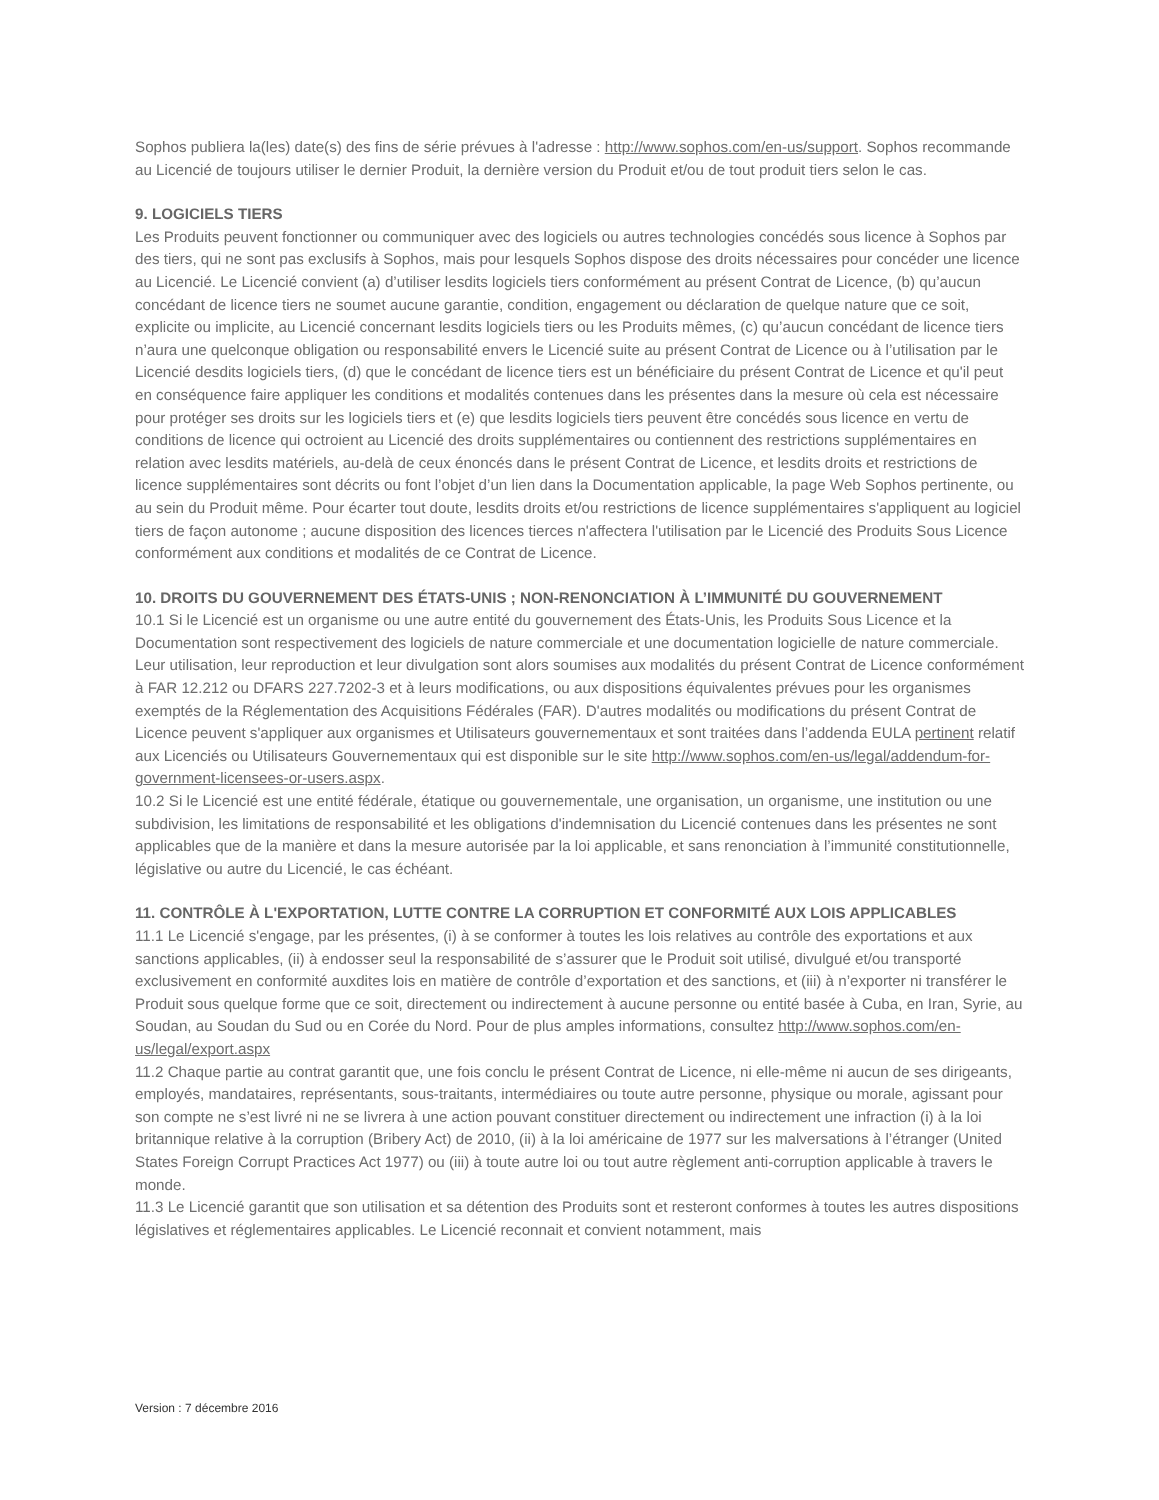Sophos publiera la(les) date(s) des fins de série prévues à l'adresse : http://www.sophos.com/en-us/support. Sophos recommande au Licencié de toujours utiliser le dernier Produit, la dernière version du Produit et/ou de tout produit tiers selon le cas.
9. LOGICIELS TIERS
Les Produits peuvent fonctionner ou communiquer avec des logiciels ou autres technologies concédés sous licence à Sophos par des tiers, qui ne sont pas exclusifs à Sophos, mais pour lesquels Sophos dispose des droits nécessaires pour concéder une licence au Licencié. Le Licencié convient (a) d’utiliser lesdits logiciels tiers conformément au présent Contrat de Licence, (b) qu’aucun concédant de licence tiers ne soumet aucune garantie, condition, engagement ou déclaration de quelque nature que ce soit, explicite ou implicite, au Licencié concernant lesdits logiciels tiers ou les Produits mêmes, (c) qu’aucun concédant de licence tiers n’aura une quelconque obligation ou responsabilité envers le Licencié suite au présent Contrat de Licence ou à l’utilisation par le Licencié desdits logiciels tiers, (d) que le concédant de licence tiers est un bénéficiaire du présent Contrat de Licence et qu'il peut en conséquence faire appliquer les conditions et modalités contenues dans les présentes dans la mesure où cela est nécessaire pour protéger ses droits sur les logiciels tiers et (e) que lesdits logiciels tiers peuvent être concédés sous licence en vertu de conditions de licence qui octroient au Licencié des droits supplémentaires ou contiennent des restrictions supplémentaires en relation avec lesdits matériels, au-delà de ceux énoncés dans le présent Contrat de Licence, et lesdits droits et restrictions de licence supplémentaires sont décrits ou font l’objet d’un lien dans la Documentation applicable, la page Web Sophos pertinente, ou au sein du Produit même. Pour écarter tout doute, lesdits droits et/ou restrictions de licence supplémentaires s'appliquent au logiciel tiers de façon autonome ; aucune disposition des licences tierces n'affectera l'utilisation par le Licencié des Produits Sous Licence conformément aux conditions et modalités de ce Contrat de Licence.
10. DROITS DU GOUVERNEMENT DES ÉTATS-UNIS ; NON-RENONCIATION À L’IMMUNITÉ DU GOUVERNEMENT
10.1 Si le Licencié est un organisme ou une autre entité du gouvernement des États-Unis, les Produits Sous Licence et la Documentation sont respectivement des logiciels de nature commerciale et une documentation logicielle de nature commerciale. Leur utilisation, leur reproduction et leur divulgation sont alors soumises aux modalités du présent Contrat de Licence conformément à FAR 12.212 ou DFARS 227.7202-3 et à leurs modifications, ou aux dispositions équivalentes prévues pour les organismes exemptés de la Réglementation des Acquisitions Fédérales (FAR). D'autres modalités ou modifications du présent Contrat de Licence peuvent s'appliquer aux organismes et Utilisateurs gouvernementaux et sont traitées dans l’addenda EULA pertinent relatif aux Licenciés ou Utilisateurs Gouvernementaux qui est disponible sur le site http://www.sophos.com/en-us/legal/addendum-for-government-licensees-or-users.aspx.
10.2 Si le Licencié est une entité fédérale, étatique ou gouvernementale, une organisation, un organisme, une institution ou une subdivision, les limitations de responsabilité et les obligations d'indemnisation du Licencié contenues dans les présentes ne sont applicables que de la manière et dans la mesure autorisée par la loi applicable, et sans renonciation à l’immunité constitutionnelle, législative ou autre du Licencié, le cas échéant.
11. CONTRÔLE À L'EXPORTATION, LUTTE CONTRE LA CORRUPTION ET CONFORMITÉ AUX LOIS APPLICABLES
11.1 Le Licencié s'engage, par les présentes, (i) à se conformer à toutes les lois relatives au contrôle des exportations et aux sanctions applicables, (ii) à endosser seul la responsabilité de s’assurer que le Produit soit utilisé, divulgué et/ou transporté exclusivement en conformité auxdites lois en matière de contrôle d’exportation et des sanctions, et (iii) à n’exporter ni transférer le Produit sous quelque forme que ce soit, directement ou indirectement à aucune personne ou entité basée à Cuba, en Iran, Syrie, au Soudan, au Soudan du Sud ou en Corée du Nord. Pour de plus amples informations, consultez http://www.sophos.com/en-us/legal/export.aspx
11.2 Chaque partie au contrat garantit que, une fois conclu le présent Contrat de Licence, ni elle-même ni aucun de ses dirigeants, employés, mandataires, représentants, sous-traitants, intermédiaires ou toute autre personne, physique ou morale, agissant pour son compte ne s’est livré ni ne se livrera à une action pouvant constituer directement ou indirectement une infraction (i) à la loi britannique relative à la corruption (Bribery Act) de 2010, (ii) à la loi américaine de 1977 sur les malversations à l’étranger (United States Foreign Corrupt Practices Act 1977) ou (iii) à toute autre loi ou tout autre règlement anti-corruption applicable à travers le monde.
11.3 Le Licencié garantit que son utilisation et sa détention des Produits sont et resteront conformes à toutes les autres dispositions législatives et réglementaires applicables. Le Licencié reconnait et convient notamment, mais
Version : 7 décembre 2016